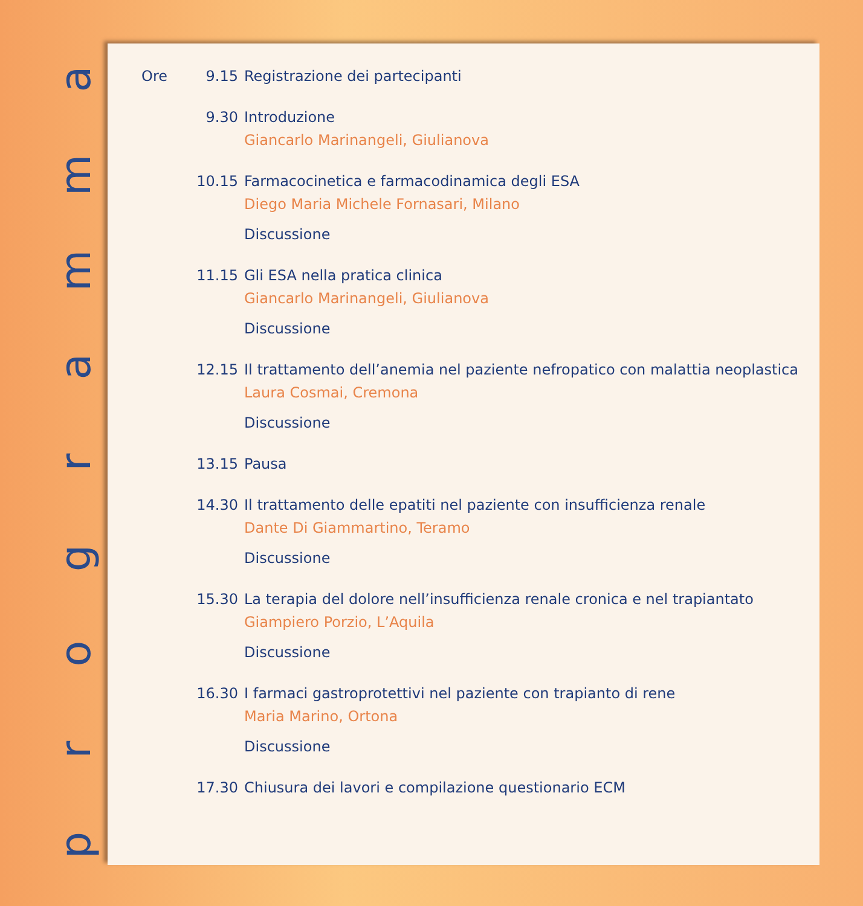ammargorp
Ore 9.15 Registrazione dei partecipanti
9.30 Introduzione
Giancarlo Marinangeli, Giulianova
10.15 Farmacocinetica e farmacodinamica degli ESA
Diego Maria Michele Fornasari, Milano
Discussione
11.15 Gli ESA nella pratica clinica
Giancarlo Marinangeli, Giulianova
Discussione
12.15 Il trattamento dell’anemia nel paziente nefropatico con malattia neoplastica
Laura Cosmai, Cremona
Discussione
13.15 Pausa
14.30 Il trattamento delle epatiti nel paziente con insufficienza renale
Dante Di Giammartino, Teramo
Discussione
15.30 La terapia del dolore nell’insufficienza renale cronica e nel trapiantato
Giampiero Porzio, L’Aquila
Discussione
16.30 I farmaci gastroprotettivi nel paziente con trapianto di rene
Maria Marino, Ortona
Discussione
17.30 Chiusura dei lavori e compilazione questionario ECM